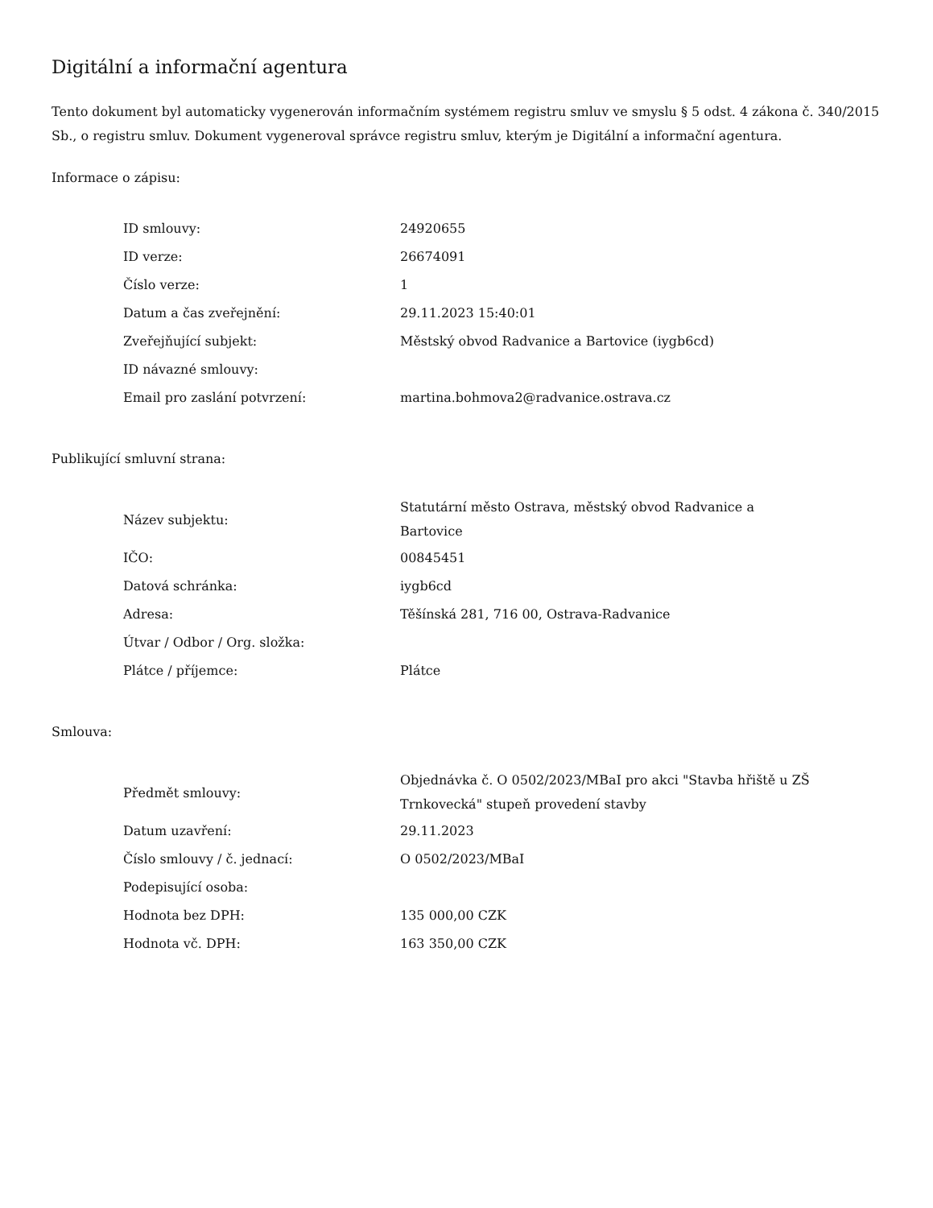Digitální a informační agentura
Tento dokument byl automaticky vygenerován informačním systémem registru smluv ve smyslu § 5 odst. 4 zákona č. 340/2015 Sb., o registru smluv. Dokument vygeneroval správce registru smluv, kterým je Digitální a informační agentura.
Informace o zápisu:
| ID smlouvy: | 24920655 |
| ID verze: | 26674091 |
| Číslo verze: | 1 |
| Datum a čas zveřejnění: | 29.11.2023 15:40:01 |
| Zveřejňující subjekt: | Městský obvod Radvanice a Bartovice (iygb6cd) |
| ID návazné smlouvy: | |
| Email pro zaslání potvrzení: | martina.bohmova2@radvanice.ostrava.cz |
Publikující smluvní strana:
| Název subjektu: | Statutární město Ostrava, městský obvod Radvanice a Bartovice |
| IČO: | 00845451 |
| Datová schránka: | iygb6cd |
| Adresa: | Těšínská 281, 716 00, Ostrava-Radvanice |
| Útvar / Odbor / Org. složka: | |
| Plátce / příjemce: | Plátce |
Smlouva:
| Předmět smlouvy: | Objednávka č. O 0502/2023/MBaI pro akci "Stavba hřiště u ZŠ Trnkovecká" stupeň provedení stavby |
| Datum uzavření: | 29.11.2023 |
| Číslo smlouvy / č. jednací: | O 0502/2023/MBaI |
| Podepisující osoba: | |
| Hodnota bez DPH: | 135 000,00 CZK |
| Hodnota vč. DPH: | 163 350,00 CZK |